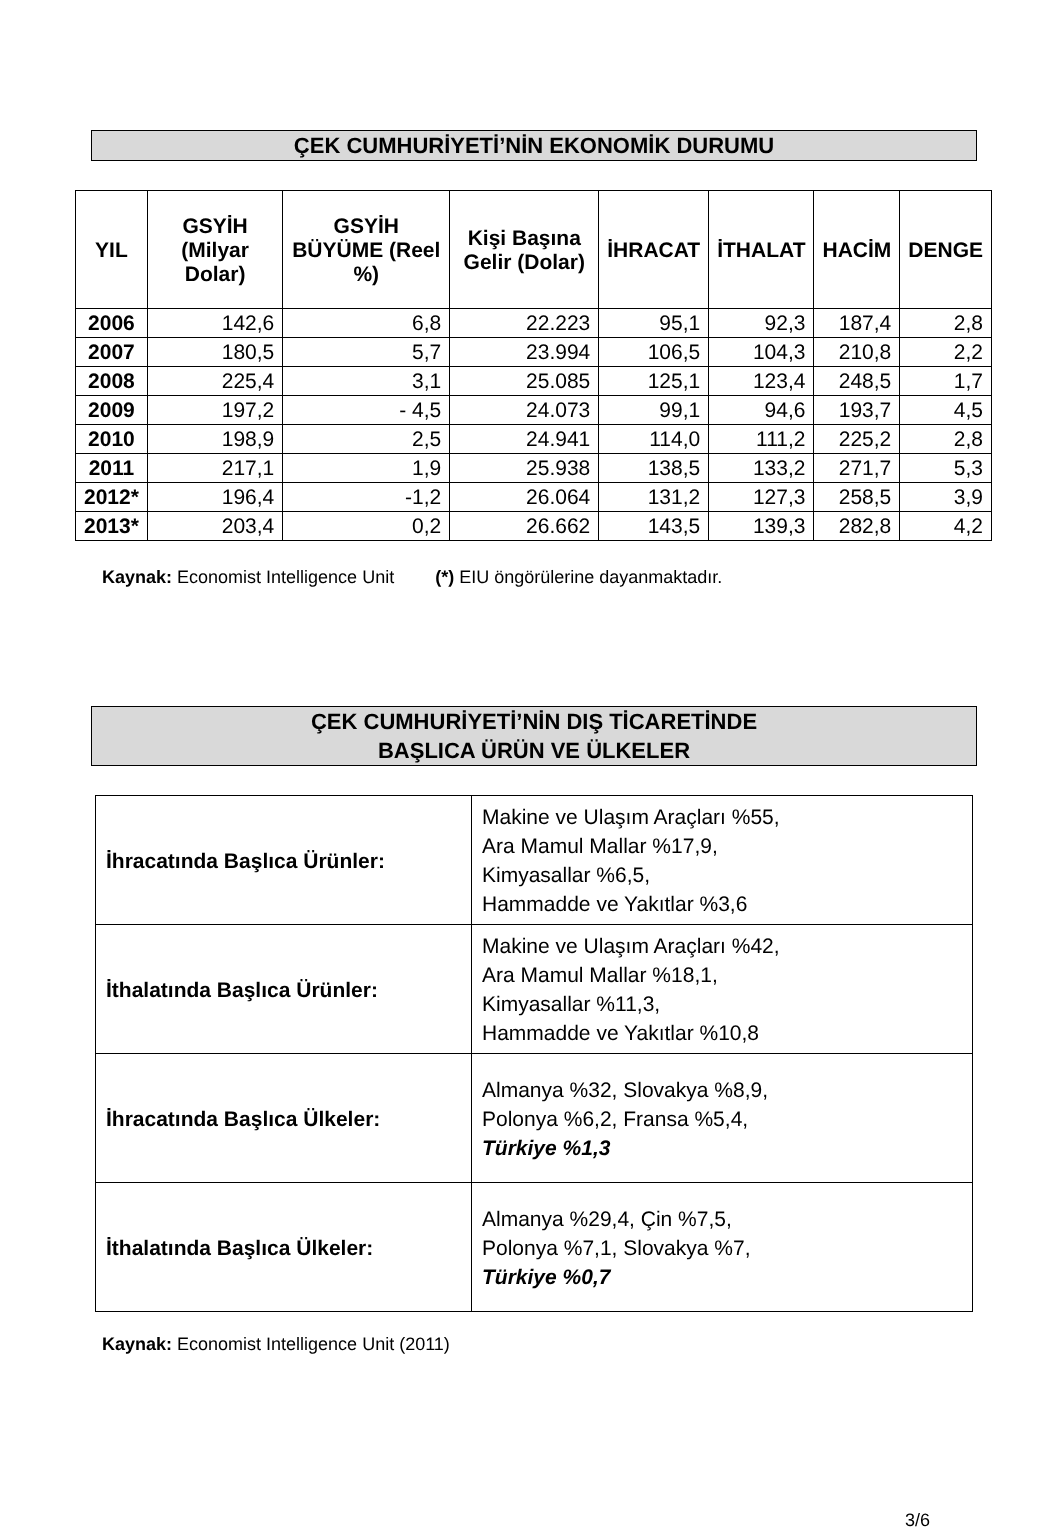ÇEK CUMHURİYETİ’NİN EKONOMİK DURUMU
| YIL | GSYİH (Milyar Dolar) | GSYİH BÜYÜME (Reel %) | Kişi Başına Gelir (Dolar) | İHRACAT | İTHALAT | HACİM | DENGE |
| --- | --- | --- | --- | --- | --- | --- | --- |
| 2006 | 142,6 | 6,8 | 22.223 | 95,1 | 92,3 | 187,4 | 2,8 |
| 2007 | 180,5 | 5,7 | 23.994 | 106,5 | 104,3 | 210,8 | 2,2 |
| 2008 | 225,4 | 3,1 | 25.085 | 125,1 | 123,4 | 248,5 | 1,7 |
| 2009 | 197,2 | - 4,5 | 24.073 | 99,1 | 94,6 | 193,7 | 4,5 |
| 2010 | 198,9 | 2,5 | 24.941 | 114,0 | 111,2 | 225,2 | 2,8 |
| 2011 | 217,1 | 1,9 | 25.938 | 138,5 | 133,2 | 271,7 | 5,3 |
| 2012* | 196,4 | -1,2 | 26.064 | 131,2 | 127,3 | 258,5 | 3,9 |
| 2013* | 203,4 | 0,2 | 26.662 | 143,5 | 139,3 | 282,8 | 4,2 |
Kaynak: Economist Intelligence Unit (*) EIU öngörülerine dayanmaktadır.
ÇEK CUMHURİYETİ’NİN DIŞ TİCARETİNDE
BAŞLICA ÜRÜN VE ÜLKELER
| İhracatında Başlıca Ürünler: | Makine ve Ulaşım Araçları %55, Ara Mamul Mallar %17,9, Kimyasallar %6,5, Hammadde ve Yakıtlar %3,6 |
| İthalatında Başlıca Ürünler: | Makine ve Ulaşım Araçları %42, Ara Mamul Mallar %18,1, Kimyasallar %11,3, Hammadde ve Yakıtlar %10,8 |
| İhracatında Başlıca Ülkeler: | Almanya %32, Slovakya %8,9, Polonya %6,2, Fransa %5,4, Türkiye %1,3 |
| İthalatında Başlıca Ülkeler: | Almanya %29,4, Çin %7,5, Polonya %7,1, Slovakya %7, Türkiye %0,7 |
Kaynak: Economist Intelligence Unit (2011)
3/6